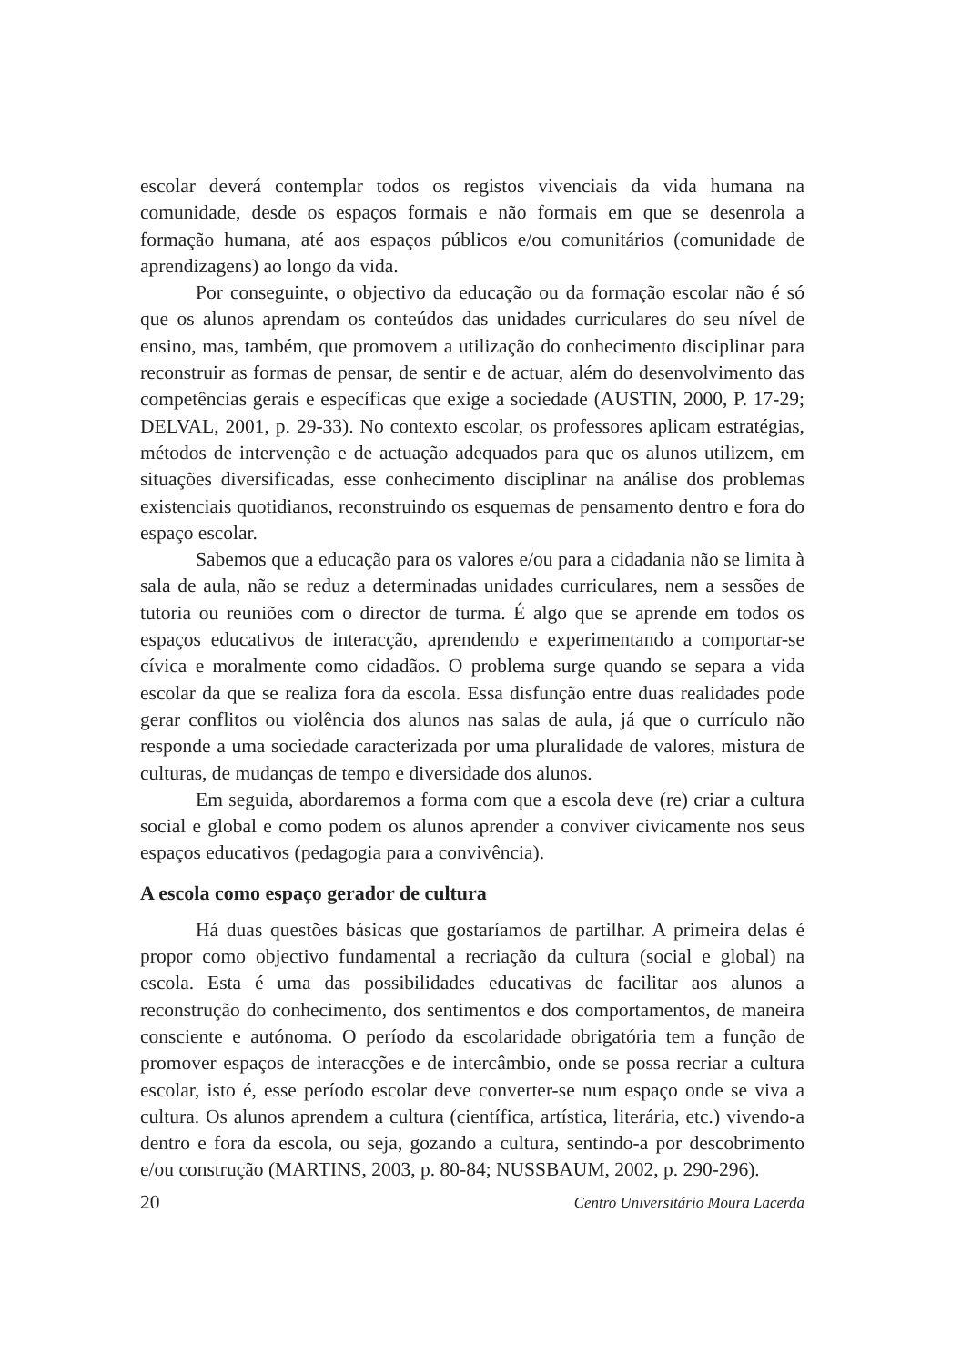escolar deverá contemplar todos os registos vivenciais da vida humana na comunidade, desde os espaços formais e não formais em que se desenrola a formação humana, até aos espaços públicos e/ou comunitários (comunidade de aprendizagens) ao longo da vida.
Por conseguinte, o objectivo da educação ou da formação escolar não é só que os alunos aprendam os conteúdos das unidades curriculares do seu nível de ensino, mas, também, que promovem a utilização do conhecimento disciplinar para reconstruir as formas de pensar, de sentir e de actuar, além do desenvolvimento das competências gerais e específicas que exige a sociedade (AUSTIN, 2000, P. 17-29; DELVAL, 2001, p. 29-33). No contexto escolar, os professores aplicam estratégias, métodos de intervenção e de actuação adequados para que os alunos utilizem, em situações diversificadas, esse conhecimento disciplinar na análise dos problemas existenciais quotidianos, reconstruindo os esquemas de pensamento dentro e fora do espaço escolar.
Sabemos que a educação para os valores e/ou para a cidadania não se limita à sala de aula, não se reduz a determinadas unidades curriculares, nem a sessões de tutoria ou reuniões com o director de turma. É algo que se aprende em todos os espaços educativos de interacção, aprendendo e experimentando a comportar-se cívica e moralmente como cidadãos. O problema surge quando se separa a vida escolar da que se realiza fora da escola. Essa disfunção entre duas realidades pode gerar conflitos ou violência dos alunos nas salas de aula, já que o currículo não responde a uma sociedade caracterizada por uma pluralidade de valores, mistura de culturas, de mudanças de tempo e diversidade dos alunos.
Em seguida, abordaremos a forma com que a escola deve (re) criar a cultura social e global e como podem os alunos aprender a conviver civicamente nos seus espaços educativos (pedagogia para a convivência).
A escola como espaço gerador de cultura
Há duas questões básicas que gostaríamos de partilhar. A primeira delas é propor como objectivo fundamental a recriação da cultura (social e global) na escola. Esta é uma das possibilidades educativas de facilitar aos alunos a reconstrução do conhecimento, dos sentimentos e dos comportamentos, de maneira consciente e autónoma. O período da escolaridade obrigatória tem a função de promover espaços de interacções e de intercâmbio, onde se possa recriar a cultura escolar, isto é, esse período escolar deve converter-se num espaço onde se viva a cultura. Os alunos aprendem a cultura (científica, artística, literária, etc.) vivendo-a dentro e fora da escola, ou seja, gozando a cultura, sentindo-a por descobrimento e/ou construção (MARTINS, 2003, p. 80-84; NUSSBAUM, 2002, p. 290-296).
20 Centro Universitário Moura Lacerda